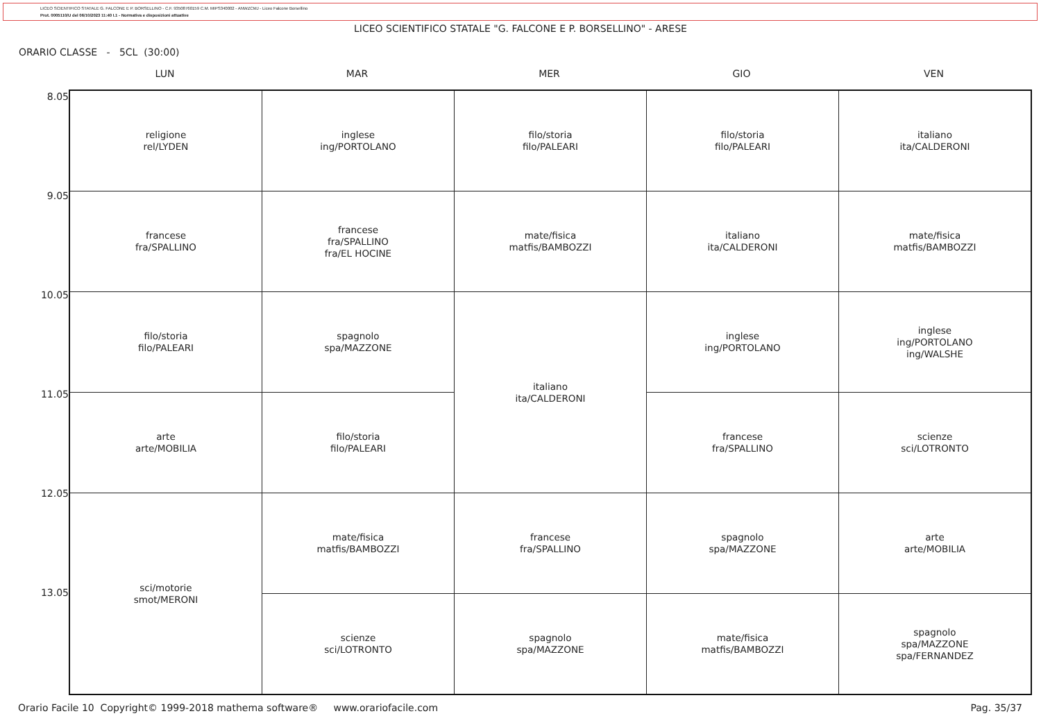LICEO SCIENTIFICO STATALE G. FALCONE E P. BORSELLINO - C.F. 93508760159 C.M. MIPS340002 - ANWZCMJ - Liceo Falcone Borsellino
Prot. 0005110/U del 06/10/2023 11:40 I.1 - Normativa e disposizioni attuative
LICEO SCIENTIFICO STATALE "G. FALCONE E P. BORSELLINO" - ARESE
ORARIO CLASSE - 5CL (30:00)
8.05
9.05
10.05
11.05
12.05
13.05
| LUN | MAR | MER | GIO | VEN |
| religione rel/LYDEN | inglese ing/PORTOLANO | filo/storia filo/PALEARI | filo/storia filo/PALEARI | italiano ita/CALDERONI |
| francese fra/SPALLINO | francese fra/SPALLINO fra/EL HOCINE | mate/fisica matfis/BAMBOZZI | italiano ita/CALDERONI | mate/fisica matfis/BAMBOZZI |
| filo/storia filo/PALEARI | spagnolo spa/MAZZONE | italiano ita/CALDERONI | inglese ing/PORTOLANO | inglese ing/PORTOLANO ing/WALSHE |
| arte arte/MOBILIA | filo/storia filo/PALEARI | | francese fra/SPALLINO | scienze sci/LOTRONTO |
| sci/motorie smot/MERONI | mate/fisica matfis/BAMBOZZI | francese fra/SPALLINO | spagnolo spa/MAZZONE | arte arte/MOBILIA |
| | scienze sci/LOTRONTO | spagnolo spa/MAZZONE | mate/fisica matfis/BAMBOZZI | spagnolo spa/MAZZONE spa/FERNANDEZ |
Orario Facile 10 Copyright© 1999-2018 mathema software® www.orariofacile.com Pag. 35/37